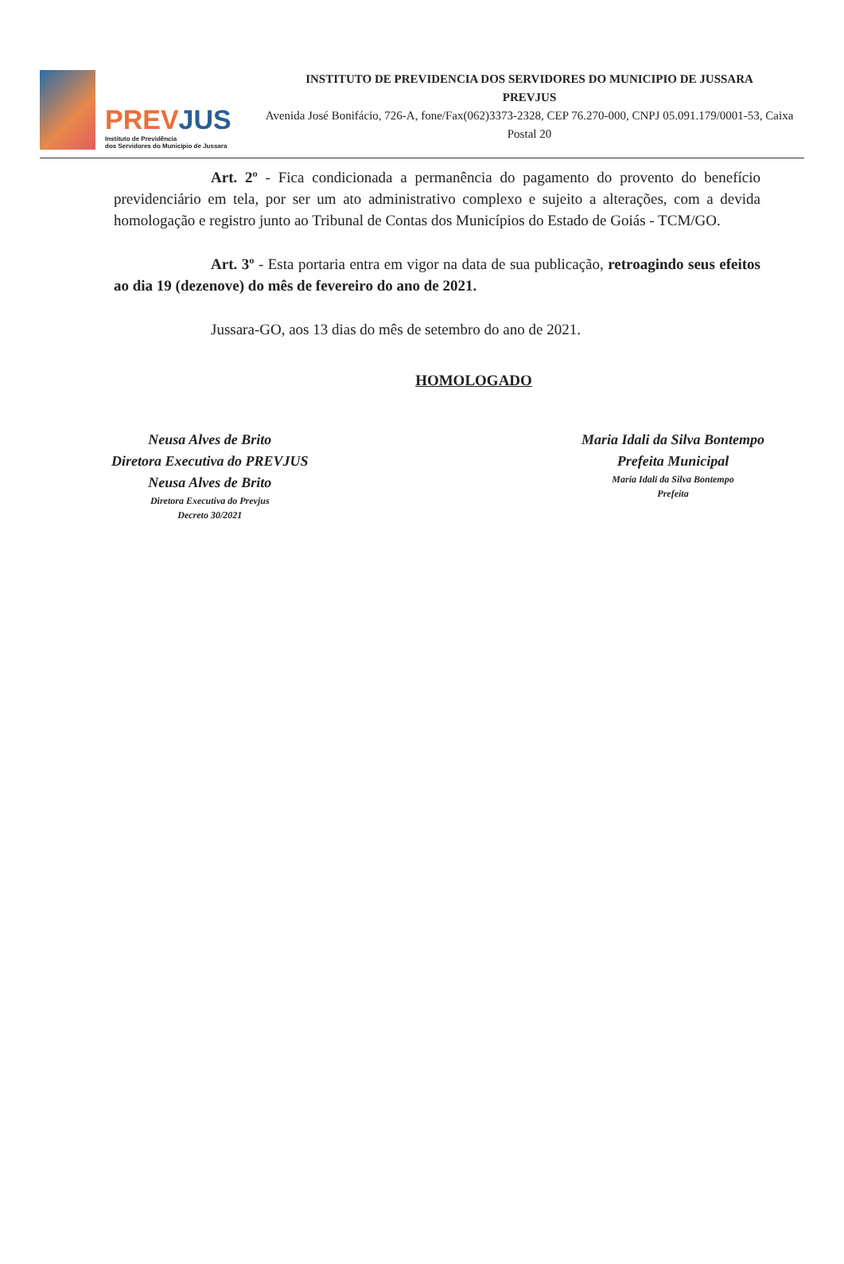PREVJUS
Instituto de Previdência
dos Servidores do Município de Jussara
INSTITUTO DE PREVIDENCIA DOS SERVIDORES DO MUNICIPIO DE JUSSARA
PREVJUS
Avenida José Bonifácio, 726-A, fone/Fax(062)3373-2328, CEP 76.270-000, CNPJ 05.091.179/0001-53, Caixa Postal 20
Art. 2º - Fica condicionada a permanência do pagamento do provento do benefício previdenciário em tela, por ser um ato administrativo complexo e sujeito a alterações, com a devida homologação e registro junto ao Tribunal de Contas dos Municípios do Estado de Goiás - TCM/GO.
Art. 3º - Esta portaria entra em vigor na data de sua publicação, retroagindo seus efeitos ao dia 19 (dezenove) do mês de fevereiro do ano de 2021.
Jussara-GO, aos 13 dias do mês de setembro do ano de 2021.
HOMOLOGADO
Neusa Alves de Brito
Diretora Executiva do PREVJUS
Neusa Alves de Brito
Diretora Executiva do Prevjus
Decreto 30/2021
Maria Idali da Silva Bontempo
Prefeita Municipal
Maria Idali da Silva Bontempo
Prefeita